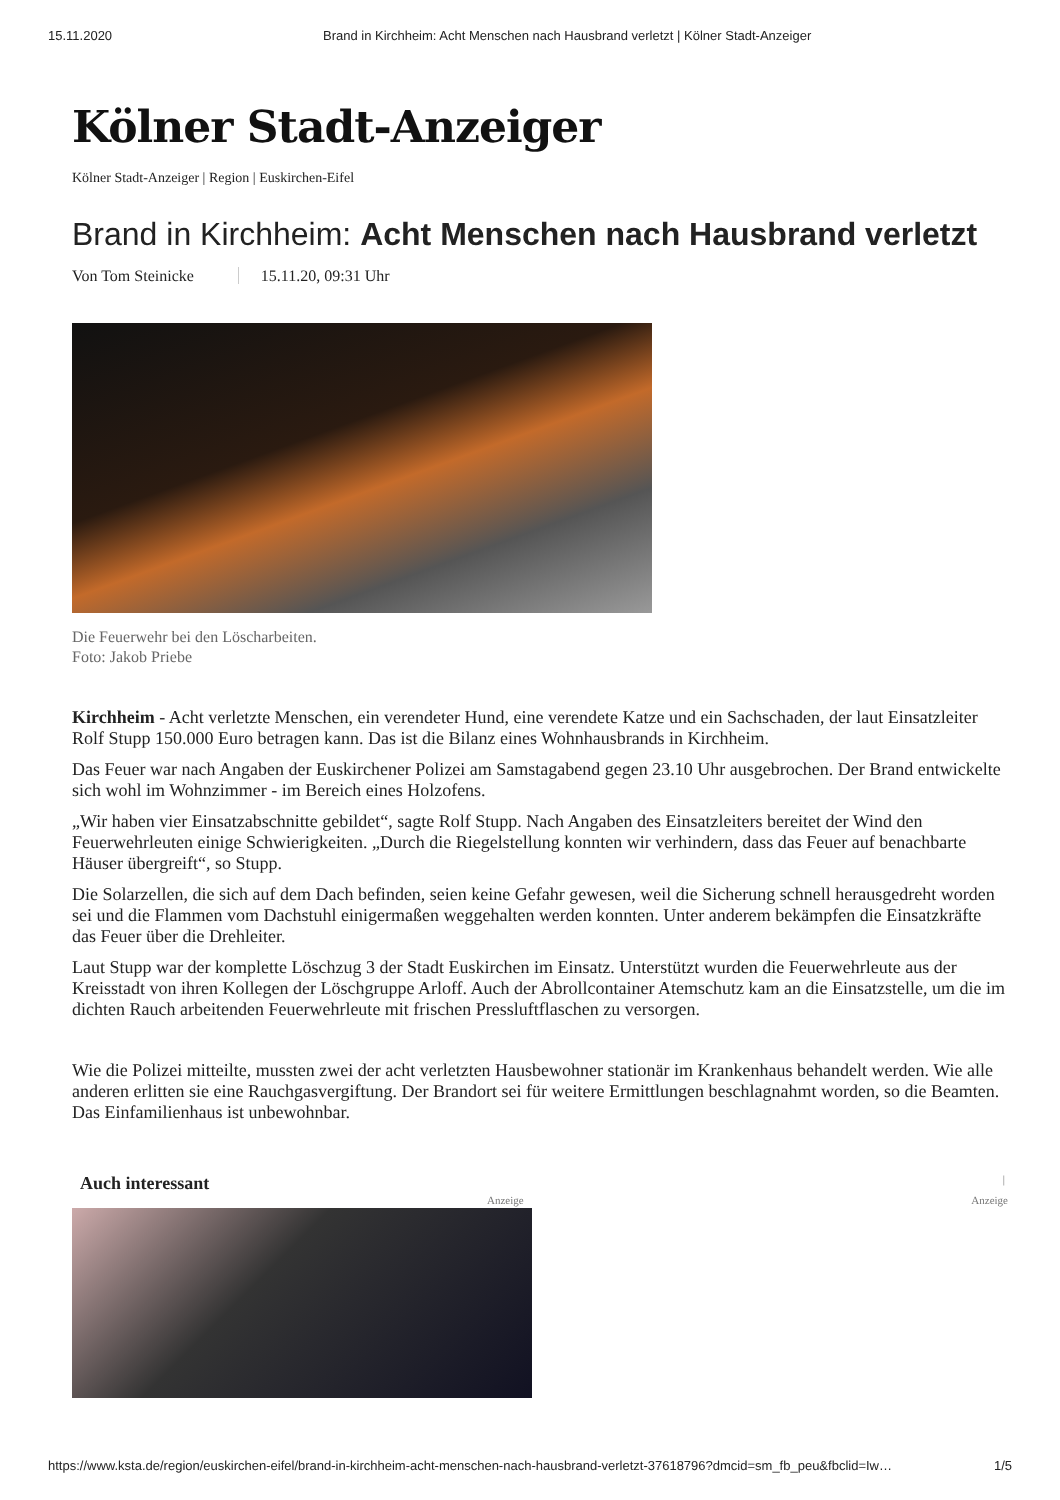15.11.2020 Brand in Kirchheim: Acht Menschen nach Hausbrand verletzt | Kölner Stadt-Anzeiger
Kölner Stadt-Anzeiger
Kölner Stadt-Anzeiger | Region | Euskirchen-Eifel
Brand in Kirchheim: Acht Menschen nach Hausbrand verletzt
Von Tom Steinicke 15.11.20, 09:31 Uhr
Die Feuerwehr bei den Löscharbeiten.
Foto: Jakob Priebe
Kirchheim - Acht verletzte Menschen, ein verendeter Hund, eine verendete Katze und ein Sachschaden, der laut Einsatzleiter Rolf Stupp 150.000 Euro betragen kann. Das ist die Bilanz eines Wohnhausbrands in Kirchheim.
Das Feuer war nach Angaben der Euskirchener Polizei am Samstagabend gegen 23.10 Uhr ausgebrochen. Der Brand entwickelte sich wohl im Wohnzimmer - im Bereich eines Holzofens.
„Wir haben vier Einsatzabschnitte gebildet“, sagte Rolf Stupp. Nach Angaben des Einsatzleiters bereitet der Wind den Feuerwehrleuten einige Schwierigkeiten. „Durch die Riegelstellung konnten wir verhindern, dass das Feuer auf benachbarte Häuser übergreift“, so Stupp.
Die Solarzellen, die sich auf dem Dach befinden, seien keine Gefahr gewesen, weil die Sicherung schnell herausgedreht worden sei und die Flammen vom Dachstuhl einigermaßen weggehalten werden konnten. Unter anderem bekämpfen die Einsatzkräfte das Feuer über die Drehleiter.
Laut Stupp war der komplette Löschzug 3 der Stadt Euskirchen im Einsatz. Unterstützt wurden die Feuerwehrleute aus der Kreisstadt von ihren Kollegen der Löschgruppe Arloff. Auch der Abrollcontainer Atemschutz kam an die Einsatzstelle, um die im dichten Rauch arbeitenden Feuerwehrleute mit frischen Pressluftflaschen zu versorgen.
Wie die Polizei mitteilte, mussten zwei der acht verletzten Hausbewohner stationär im Krankenhaus behandelt werden. Wie alle anderen erlitten sie eine Rauchgasvergiftung. Der Brandort sei für weitere Ermittlungen beschlagnahmt worden, so die Beamten. Das Einfamilienhaus ist unbewohnbar.
Auch interessant |
Anzeige Anzeige
https://www.ksta.de/region/euskirchen-eifel/brand-in-kirchheim-acht-menschen-nach-hausbrand-verletzt-37618796?dmcid=sm_fb_peu&fbclid=Iw… 1/5